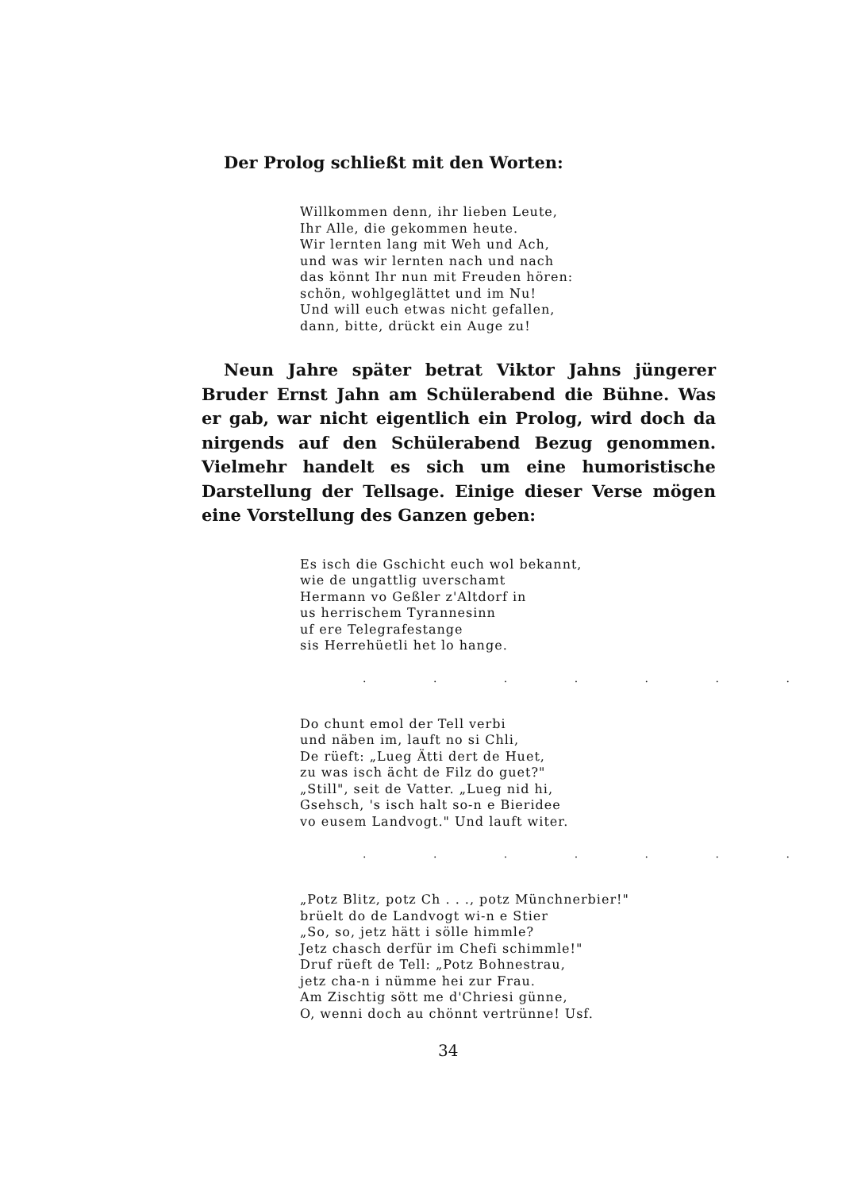Der Prolog schließt mit den Worten:
Willkommen denn, ihr lieben Leute,
Ihr Alle, die gekommen heute.
Wir lernten lang mit Weh und Ach,
und was wir lernten nach und nach
das könnt Ihr nun mit Freuden hören:
schön, wohlgeglättet und im Nu!
Und will euch etwas nicht gefallen,
dann, bitte, drückt ein Auge zu!
Neun Jahre später betrat Viktor Jahns jüngerer Bruder Ernst Jahn am Schülerabend die Bühne. Was er gab, war nicht eigentlich ein Prolog, wird doch da nirgends auf den Schülerabend Bezug genommen. Vielmehr handelt es sich um eine humoristische Darstellung der Tellsage. Einige dieser Verse mögen eine Vorstellung des Ganzen geben:
Es isch die Gschicht euch wol bekannt,
wie de ungattlig uverschamt
Hermann vo Geßler z'Altdorf in
us herrischem Tyrannesinn
uf ere Telegrafestange
sis Herrehüetli het lo hange.
. . . . . . .
Do chunt emol der Tell verbi
und näben im, lauft no si Chli,
De rüeft: „Lueg Ätti dert de Huet,
zu was isch ächt de Filz do guet?"
„Still", seit de Vatter. „Lueg nid hi,
Gsehsch, 's isch halt so-n e Bieridee
vo eusem Landvogt." Und lauft witer.
. . . . . . .
„Potz Blitz, potz Ch . . ., potz Münchnerbier!"
brüelt do de Landvogt wi-n e Stier
„So, so, jetz hätt i sölle himmle?
Jetz chasch derfür im Chefi schimmle!"
Druf rüeft de Tell: „Potz Bohnestrau,
jetz cha-n i nümme hei zur Frau.
Am Zischtig sött me d'Chriesi günne,
O, wenni doch au chönnt vertrünne! Usf.
34